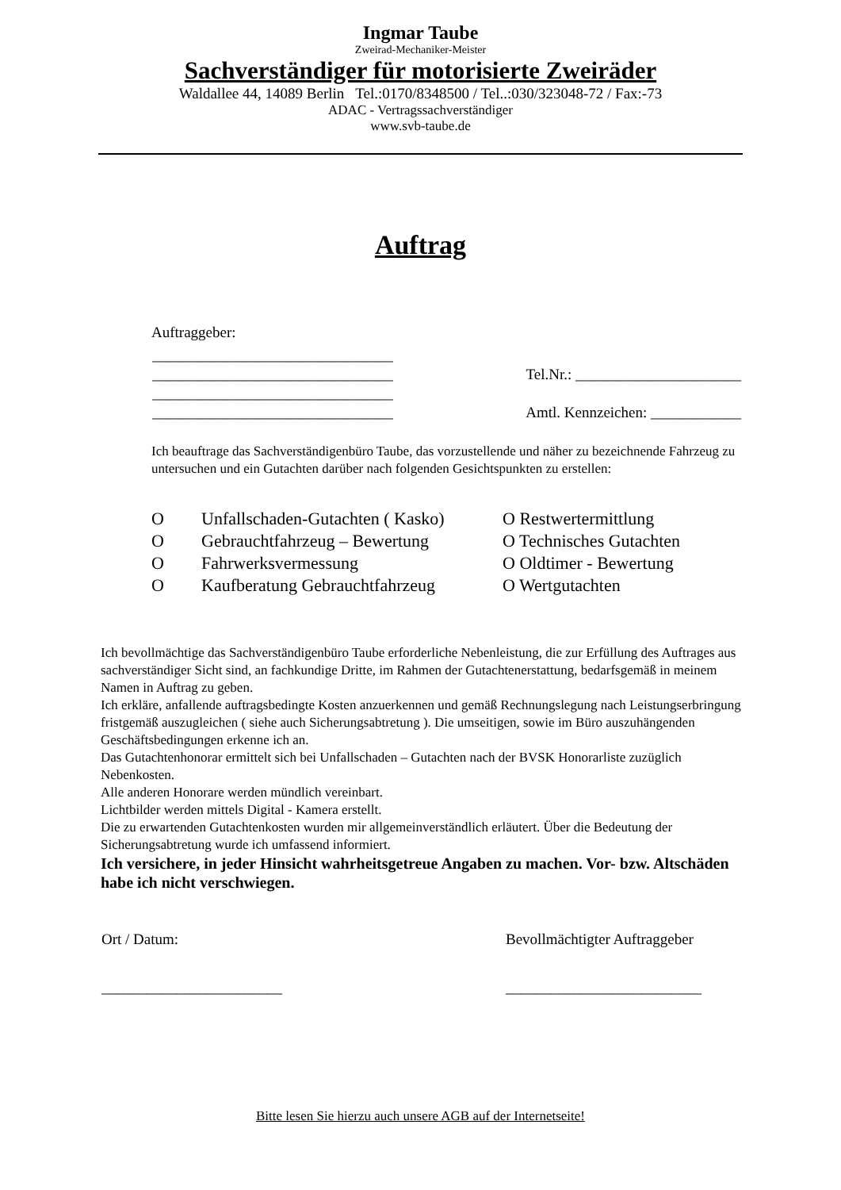Ingmar Taube
Zweirad-Mechaniker-Meister
Sachverständiger für motorisierte Zweiräder
Waldallee 44, 14089 Berlin Tel.:0170/8348500 / Tel..:030/323048-72 / Fax:-73
ADAC - Vertragssachverständiger
www.svb-taube.de
Auftrag
Auftraggeber:
| ________________________________ | |
| ________________________________ | Tel.Nr.: ______________________ |
| ________________________________ | |
| ________________________________ | Amtl. Kennzeichen: ____________ |
Ich beauftrage das Sachverständigenbüro Taube, das vorzustellende und näher zu bezeichnende Fahrzeug zu untersuchen und ein Gutachten darüber nach folgenden Gesichtspunkten zu erstellen:
| O | Unfallschaden-Gutachten ( Kasko) | O Restwertermittlung |
| O | Gebrauchtfahrzeug – Bewertung | O Technisches Gutachten |
| O | Fahrwerksvermessung | O Oldtimer - Bewertung |
| O | Kaufberatung Gebrauchtfahrzeug | O Wertgutachten |
Ich bevollmächtige das Sachverständigenbüro Taube erforderliche Nebenleistung, die zur Erfüllung des Auftrages aus sachverständiger Sicht sind, an fachkundige Dritte, im Rahmen der Gutachtenerstattung, bedarfsgemäß in meinem Namen in Auftrag zu geben.
Ich erkläre, anfallende auftragsbedingte Kosten anzuerkennen und gemäß Rechnungslegung nach Leistungserbringung fristgemäß auszugleichen ( siehe auch Sicherungsabtretung ). Die umseitigen, sowie im Büro auszuhängenden Geschäftsbedingungen erkenne ich an.
Das Gutachtenhonorar ermittelt sich bei Unfallschaden – Gutachten nach der BVSK Honorarliste zuzüglich Nebenkosten.
Alle anderen Honorare werden mündlich vereinbart.
Lichtbilder werden mittels Digital - Kamera erstellt.
Die zu erwartenden Gutachtenkosten wurden mir allgemeinverständlich erläutert. Über die Bedeutung der Sicherungsabtretung wurde ich umfassend informiert.
Ich versichere, in jeder Hinsicht wahrheitsgetreue Angaben zu machen. Vor- bzw. Altschäden habe ich nicht verschwiegen.
| Ort / Datum: | Bevollmächtigter Auftraggeber |
| ________________________ | __________________________ |
Bitte lesen Sie hierzu auch unsere AGB auf der Internetseite!